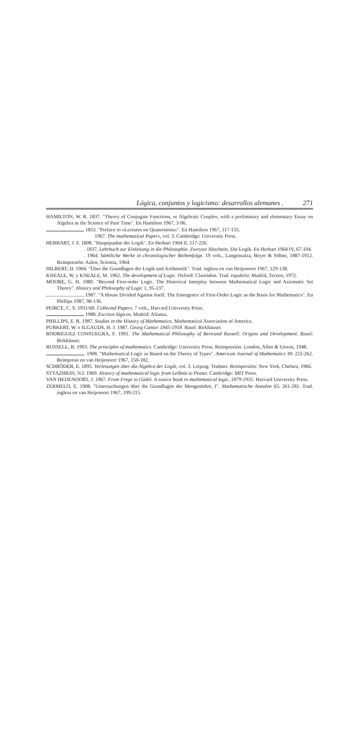Lógica, conjuntos y logicismo: desarrollos alemanes . 271
HAMILTON, W. R. 1837. "Theory of Conjugate Functions, or Algebraic Couples; with a preliminary and elementary Essay on Algebra as the Science of Pure Time". En Hamilton 1967, 3-96.
1853. "Preface to «Lectures on Quaternions»". En Hamilton 1967, 117-155.
1967. The mathematical Papers, vol. 3. Cambridge: University Press.
HERBART, J. F. 1808. "Hauptpunkte der Logik". En Herbart 1964 II, 217-226.
. 1837. Lehrbuch zur Einleitung in die Philosophie. Zweyter Abschnitt. Die Logik. En Herbart 1964 IV, 67-104.
. 1964. Sämtliche Werke in chronologischer Reihenfolge. 19 vols., Langensalza, Beyer & Söhne, 1887-1912. Reimpresión: Aalen, Scientia, 1964.
HILBERT, D. 1904. "Über die Grundlagen der Logik und Arithmetik". Trad. inglesa en van Heijenoort 1967, 129-138.
KNEALE, W. y KNEALE, M. 1962. The development of Logic. Oxford: Clarendon. Trad. española: Madrid, Tecnos, 1972.
MOORE, G. H. 1980. "Beyond First-order Logic. The Historical Interplay between Mathematical Logic and Axiomatic Set Theory". History and Philosophy of Logic 1, 95-137.
1987. "A House Divided Against Itself. The Emergence of First-Order Logic as the Basis for Mathematics". En Phillips 1987, 98-136.
PEIRCE, C. S. 1931/60. Collected Papers. 7 vols., Harvard University Press.
1988. Escritos lógicos. Madrid: Alianza.
PHILLIPS, E. R. 1987. Studies in the History of Mathematics. Mathematical Association of America.
PURKERT, W. e ILGAUDS, H. J. 1987. Georg Cantor 1845-1918. Basel: Birkhäuser.
RODRIGUEZ CONSUEGRA, F. 1991. The Mathematical Philosophy of Bertrand Russell: Origins and Development. Basel: Birkhäuser.
RUSSELL, B. 1903. The principles of mathematics. Cambridge: University Press. Reimpresión: London, Allen & Unwin, 1948.
. 1908. "Mathematical Logic as Based on the Theory of Types". American Journal of Mathematics 30: 222-262. Reimpreso en van Heijenoort 1967, 150-182.
SCHRÖDER, E. 1895. Vorlesungen über die Algebra der Logik, vol. 3. Leipzig: Teubner. Reimpresión: New York, Chelsea, 1966.
STYAZHKIN, N.I. 1969. History of mathematical logic from Leibniz to Peano. Cambridge: MIT Press.
VAN HEIJENOORT, J. 1967. From Frege to Gödel. A source book in mathematical logic, 1879-1931. Harvard University Press.
ZERMELO, E. 1908. "Untersuchungen über die Grundlagen der Mengenlehre, I". Mathematische Annalen 65: 261-281. Trad. inglesa en van Heijenoort 1967, 199-215.